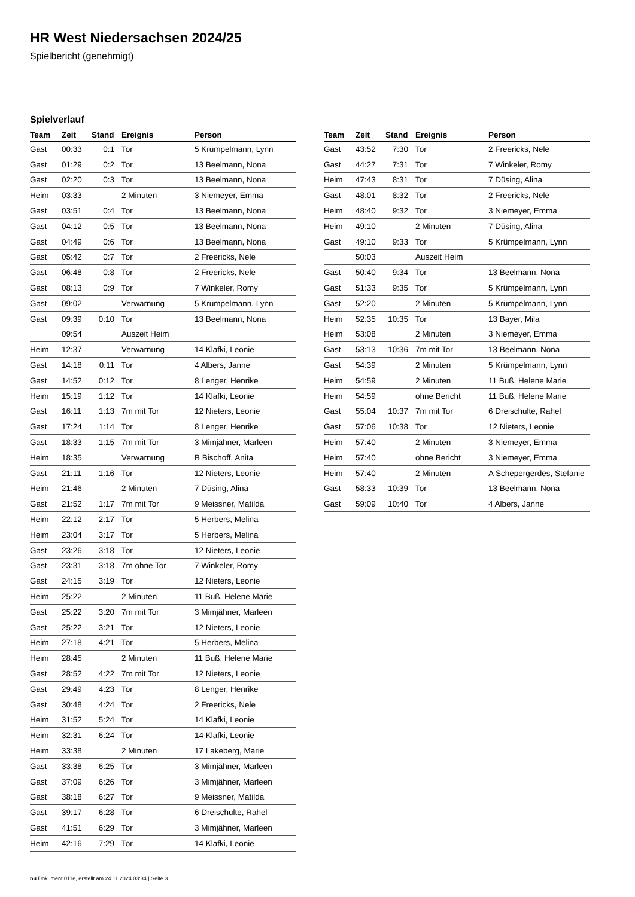HR West Niedersachsen 2024/25
Spielbericht (genehmigt)
Spielverlauf
| Team | Zeit | Stand | Ereignis | Person |
| --- | --- | --- | --- | --- |
| Gast | 00:33 | 0:1 | Tor | 5 Krümpelmann, Lynn |
| Gast | 01:29 | 0:2 | Tor | 13 Beelmann, Nona |
| Gast | 02:20 | 0:3 | Tor | 13 Beelmann, Nona |
| Heim | 03:33 | | 2 Minuten | 3 Niemeyer, Emma |
| Gast | 03:51 | 0:4 | Tor | 13 Beelmann, Nona |
| Gast | 04:12 | 0:5 | Tor | 13 Beelmann, Nona |
| Gast | 04:49 | 0:6 | Tor | 13 Beelmann, Nona |
| Gast | 05:42 | 0:7 | Tor | 2 Freericks, Nele |
| Gast | 06:48 | 0:8 | Tor | 2 Freericks, Nele |
| Gast | 08:13 | 0:9 | Tor | 7 Winkeler, Romy |
| Gast | 09:02 | | Verwarnung | 5 Krümpelmann, Lynn |
| Gast | 09:39 | 0:10 | Tor | 13 Beelmann, Nona |
| | 09:54 | | Auszeit Heim | |
| Heim | 12:37 | | Verwarnung | 14 Klafki, Leonie |
| Gast | 14:18 | 0:11 | Tor | 4 Albers, Janne |
| Gast | 14:52 | 0:12 | Tor | 8 Lenger, Henrike |
| Heim | 15:19 | 1:12 | Tor | 14 Klafki, Leonie |
| Gast | 16:11 | 1:13 | 7m mit Tor | 12 Nieters, Leonie |
| Gast | 17:24 | 1:14 | Tor | 8 Lenger, Henrike |
| Gast | 18:33 | 1:15 | 7m mit Tor | 3 Mimjähner, Marleen |
| Heim | 18:35 | | Verwarnung | B Bischoff, Anita |
| Gast | 21:11 | 1:16 | Tor | 12 Nieters, Leonie |
| Heim | 21:46 | | 2 Minuten | 7 Düsing, Alina |
| Gast | 21:52 | 1:17 | 7m mit Tor | 9 Meissner, Matilda |
| Heim | 22:12 | 2:17 | Tor | 5 Herbers, Melina |
| Heim | 23:04 | 3:17 | Tor | 5 Herbers, Melina |
| Gast | 23:26 | 3:18 | Tor | 12 Nieters, Leonie |
| Gast | 23:31 | 3:18 | 7m ohne Tor | 7 Winkeler, Romy |
| Gast | 24:15 | 3:19 | Tor | 12 Nieters, Leonie |
| Heim | 25:22 | | 2 Minuten | 11 Buß, Helene Marie |
| Gast | 25:22 | 3:20 | 7m mit Tor | 3 Mimjähner, Marleen |
| Gast | 25:22 | 3:21 | Tor | 12 Nieters, Leonie |
| Heim | 27:18 | 4:21 | Tor | 5 Herbers, Melina |
| Heim | 28:45 | | 2 Minuten | 11 Buß, Helene Marie |
| Gast | 28:52 | 4:22 | 7m mit Tor | 12 Nieters, Leonie |
| Gast | 29:49 | 4:23 | Tor | 8 Lenger, Henrike |
| Gast | 30:48 | 4:24 | Tor | 2 Freericks, Nele |
| Heim | 31:52 | 5:24 | Tor | 14 Klafki, Leonie |
| Heim | 32:31 | 6:24 | Tor | 14 Klafki, Leonie |
| Heim | 33:38 | | 2 Minuten | 17 Lakeberg, Marie |
| Gast | 33:38 | 6:25 | Tor | 3 Mimjähner, Marleen |
| Gast | 37:09 | 6:26 | Tor | 3 Mimjähner, Marleen |
| Gast | 38:18 | 6:27 | Tor | 9 Meissner, Matilda |
| Gast | 39:17 | 6:28 | Tor | 6 Dreischulte, Rahel |
| Gast | 41:51 | 6:29 | Tor | 3 Mimjähner, Marleen |
| Heim | 42:16 | 7:29 | Tor | 14 Klafki, Leonie |
| Team | Zeit | Stand | Ereignis | Person |
| --- | --- | --- | --- | --- |
| Gast | 43:52 | 7:30 | Tor | 2 Freericks, Nele |
| Gast | 44:27 | 7:31 | Tor | 7 Winkeler, Romy |
| Heim | 47:43 | 8:31 | Tor | 7 Düsing, Alina |
| Gast | 48:01 | 8:32 | Tor | 2 Freericks, Nele |
| Heim | 48:40 | 9:32 | Tor | 3 Niemeyer, Emma |
| Heim | 49:10 | | 2 Minuten | 7 Düsing, Alina |
| Gast | 49:10 | 9:33 | Tor | 5 Krümpelmann, Lynn |
| | 50:03 | | Auszeit Heim | |
| Gast | 50:40 | 9:34 | Tor | 13 Beelmann, Nona |
| Gast | 51:33 | 9:35 | Tor | 5 Krümpelmann, Lynn |
| Gast | 52:20 | | 2 Minuten | 5 Krümpelmann, Lynn |
| Heim | 52:35 | 10:35 | Tor | 13 Bayer, Mila |
| Heim | 53:08 | | 2 Minuten | 3 Niemeyer, Emma |
| Gast | 53:13 | 10:36 | 7m mit Tor | 13 Beelmann, Nona |
| Gast | 54:39 | | 2 Minuten | 5 Krümpelmann, Lynn |
| Heim | 54:59 | | 2 Minuten | 11 Buß, Helene Marie |
| Heim | 54:59 | | ohne Bericht | 11 Buß, Helene Marie |
| Gast | 55:04 | 10:37 | 7m mit Tor | 6 Dreischulte, Rahel |
| Gast | 57:06 | 10:38 | Tor | 12 Nieters, Leonie |
| Heim | 57:40 | | 2 Minuten | 3 Niemeyer, Emma |
| Heim | 57:40 | | ohne Bericht | 3 Niemeyer, Emma |
| Heim | 57:40 | | 2 Minuten | A Schepergerdes, Stefanie |
| Gast | 58:33 | 10:39 | Tor | 13 Beelmann, Nona |
| Gast | 59:09 | 10:40 | Tor | 4 Albers, Janne |
nu.Dokument 011e, erstellt am 24.11.2024 03:34 | Seite 3